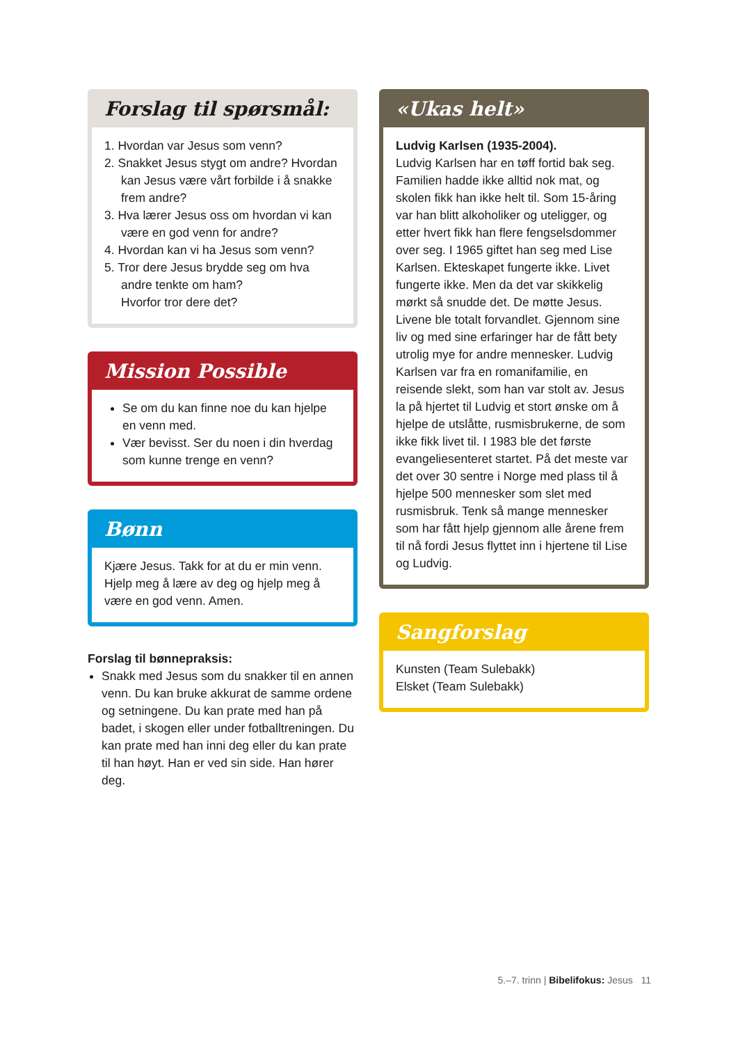Forslag til spørsmål:
1. Hvordan var Jesus som venn?
2. Snakket Jesus stygt om andre? Hvordan
kan Jesus være vårt forbilde i å snakke frem andre?
3. Hva lærer Jesus oss om hvordan vi kan
være en god venn for andre?
4. Hvordan kan vi ha Jesus som venn?
5. Tror dere Jesus brydde seg om hva
andre tenkte om ham?
Hvorfor tror dere det?
Mission Possible
Se om du kan finne noe du kan hjelpe en venn med.
Vær bevisst. Ser du noen i din hverdag som kunne trenge en venn?
Bønn
Kjære Jesus. Takk for at du er min venn. Hjelp meg å lære av deg og hjelp meg å være en god venn. Amen.
Forslag til bønnepraksis:
Snakk med Jesus som du snakker til en annen venn. Du kan bruke akkurat de samme ordene og setningene. Du kan prate med han på badet, i skogen eller under fotballtreningen. Du kan prate med han inni deg eller du kan prate til han høyt. Han er ved sin side. Han hører deg.
«Ukas helt»
Ludvig Karlsen (1935-2004).
Ludvig Karlsen har en tøff fortid bak seg. Familien hadde ikke alltid nok mat, og skolen fikk han ikke helt til. Som 15-åring var han blitt alkoholiker og uteligger, og etter hvert fikk han flere fengselsdommer over seg. I 1965 giftet han seg med Lise Karlsen. Ekteskapet fungerte ikke. Livet fungerte ikke. Men da det var skikkelig mørkt så snudde det. De møtte Jesus. Livene ble totalt forvandlet. Gjennom sine liv og med sine erfaringer har de fått bety utrolig mye for andre mennesker. Ludvig Karlsen var fra en romanifamilie, en reisende slekt, som han var stolt av. Jesus la på hjertet til Ludvig et stort ønske om å hjelpe de utslåtte, rusmisbrukerne, de som ikke fikk livet til. I 1983 ble det første evangeliesenteret startet. På det meste var det over 30 sentre i Norge med plass til å hjelpe 500 mennesker som slet med rusmisbruk. Tenk så mange mennesker som har fått hjelp gjennom alle årene frem til nå fordi Jesus flyttet inn i hjertene til Lise og Ludvig.
Sangforslag
Kunsten (Team Sulebakk)
Elsket (Team Sulebakk)
5.–7. trinn | Bibelifokus: Jesus 11